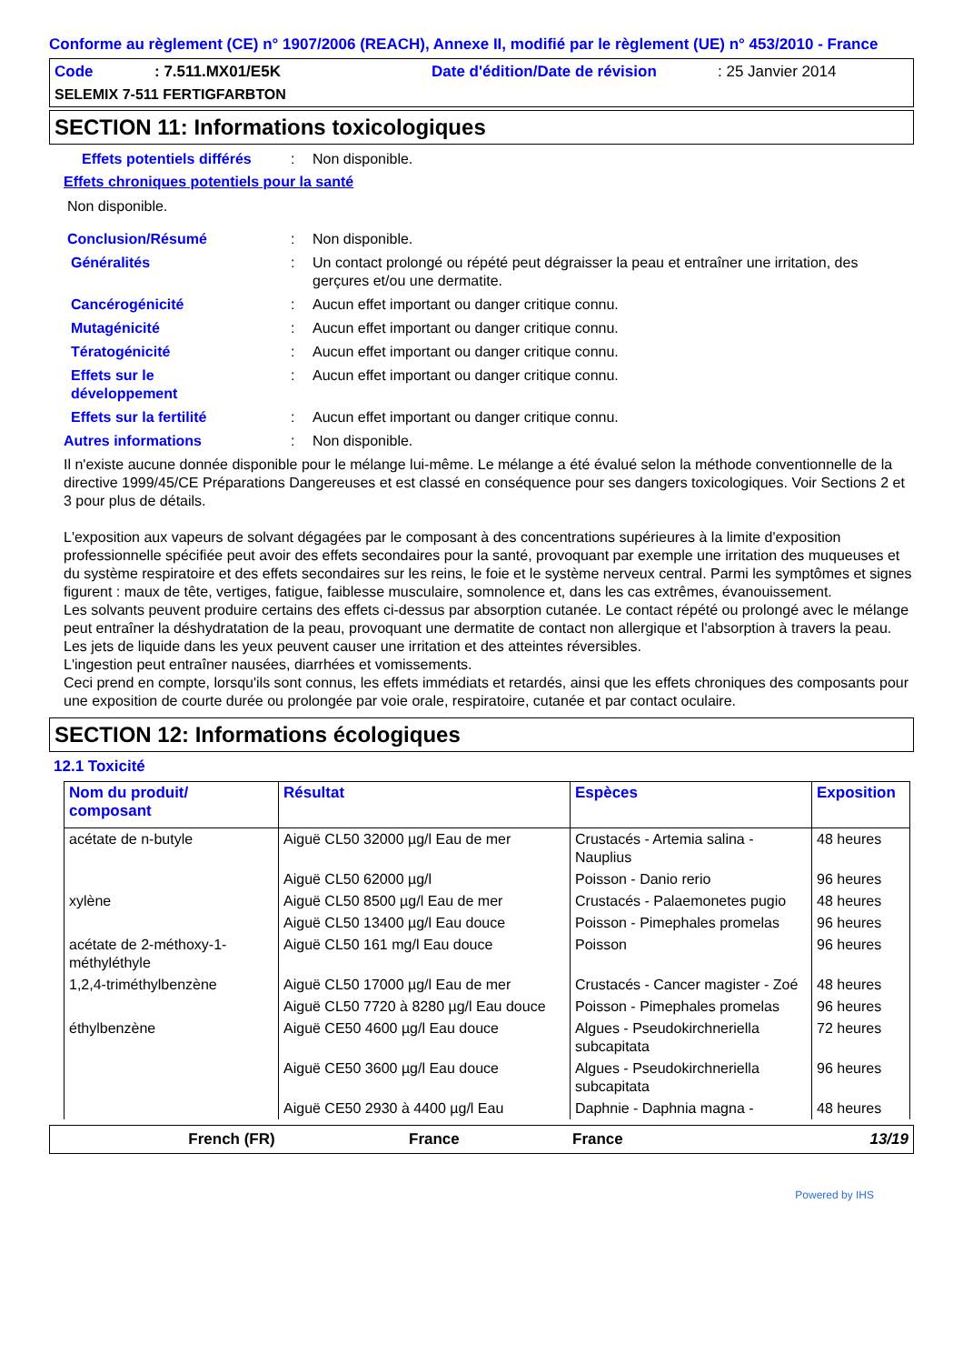Conforme au règlement (CE) n° 1907/2006 (REACH), Annexe II, modifié par le règlement (UE) n° 453/2010 - France
Code: 7.511.MX01/E5K Date d'édition/Date de révision: 25 Janvier 2014
SELEMIX 7-511 FERTIGFARBTON
SECTION 11: Informations toxicologiques
Effets potentiels différés: Non disponible.
Effets chroniques potentiels pour la santé
Non disponible.
Conclusion/Résumé: Non disponible.
Généralités: Un contact prolongé ou répété peut dégraisser la peau et entraîner une irritation, des gerçures et/ou une dermatite.
Cancérogénicité: Aucun effet important ou danger critique connu.
Mutagénicité: Aucun effet important ou danger critique connu.
Tératogénicité: Aucun effet important ou danger critique connu.
Effets sur le
développement: Aucun effet important ou danger critique connu.
Effets sur la fertilité: Aucun effet important ou danger critique connu.
Autres informations: Non disponible.
Il n'existe aucune donnée disponible pour le mélange lui-même. Le mélange a été évalué selon la méthode conventionnelle de la directive 1999/45/CE Préparations Dangereuses et est classé en conséquence pour ses dangers toxicologiques. Voir Sections 2 et 3 pour plus de détails.
L'exposition aux vapeurs de solvant dégagées par le composant à des concentrations supérieures à la limite d'exposition professionnelle spécifiée peut avoir des effets secondaires pour la santé, provoquant par exemple une irritation des muqueuses et du système respiratoire et des effets secondaires sur les reins, le foie et le système nerveux central. Parmi les symptômes et signes figurent : maux de tête, vertiges, fatigue, faiblesse musculaire, somnolence et, dans les cas extrêmes, évanouissement.
Les solvants peuvent produire certains des effets ci-dessus par absorption cutanée. Le contact répété ou prolongé avec le mélange peut entraîner la déshydratation de la peau, provoquant une dermatite de contact non allergique et l'absorption à travers la peau.
Les jets de liquide dans les yeux peuvent causer une irritation et des atteintes réversibles.
L'ingestion peut entraîner nausées, diarrhées et vomissements.
Ceci prend en compte, lorsqu'ils sont connus, les effets immédiats et retardés, ainsi que les effets chroniques des composants pour une exposition de courte durée ou prolongée par voie orale, respiratoire, cutanée et par contact oculaire.
SECTION 12: Informations écologiques
12.1 Toxicité
| Nom du produit/ composant | Résultat | Espèces | Exposition |
| --- | --- | --- | --- |
| acétate de n-butyle | Aiguë CL50 32000 µg/l Eau de mer | Crustacés - Artemia salina - Nauplius | 48 heures |
| | Aiguë CL50 62000 µg/l | Poisson - Danio rerio | 96 heures |
| xylène | Aiguë CL50 8500 µg/l Eau de mer | Crustacés - Palaemonetes pugio | 48 heures |
| | Aiguë CL50 13400 µg/l Eau douce | Poisson - Pimephales promelas | 96 heures |
| acétate de 2-méthoxy-1-méthyléthyle | Aiguë CL50 161 mg/l Eau douce | Poisson | 96 heures |
| 1,2,4-triméthylbenzène | Aiguë CL50 17000 µg/l Eau de mer | Crustacés - Cancer magister - Zoé | 48 heures |
| | Aiguë CL50 7720 à 8280 µg/l Eau douce | Poisson - Pimephales promelas | 96 heures |
| éthylbenzène | Aiguë CE50 4600 µg/l Eau douce | Algues - Pseudokirchneriella subcapitata | 72 heures |
| | Aiguë CE50 3600 µg/l Eau douce | Algues - Pseudokirchneriella subcapitata | 96 heures |
| | Aiguë CE50 2930 à 4400 µg/l Eau | Daphnie - Daphnia magna - | 48 heures |
French (FR) France France 13/19
Powered by IHS